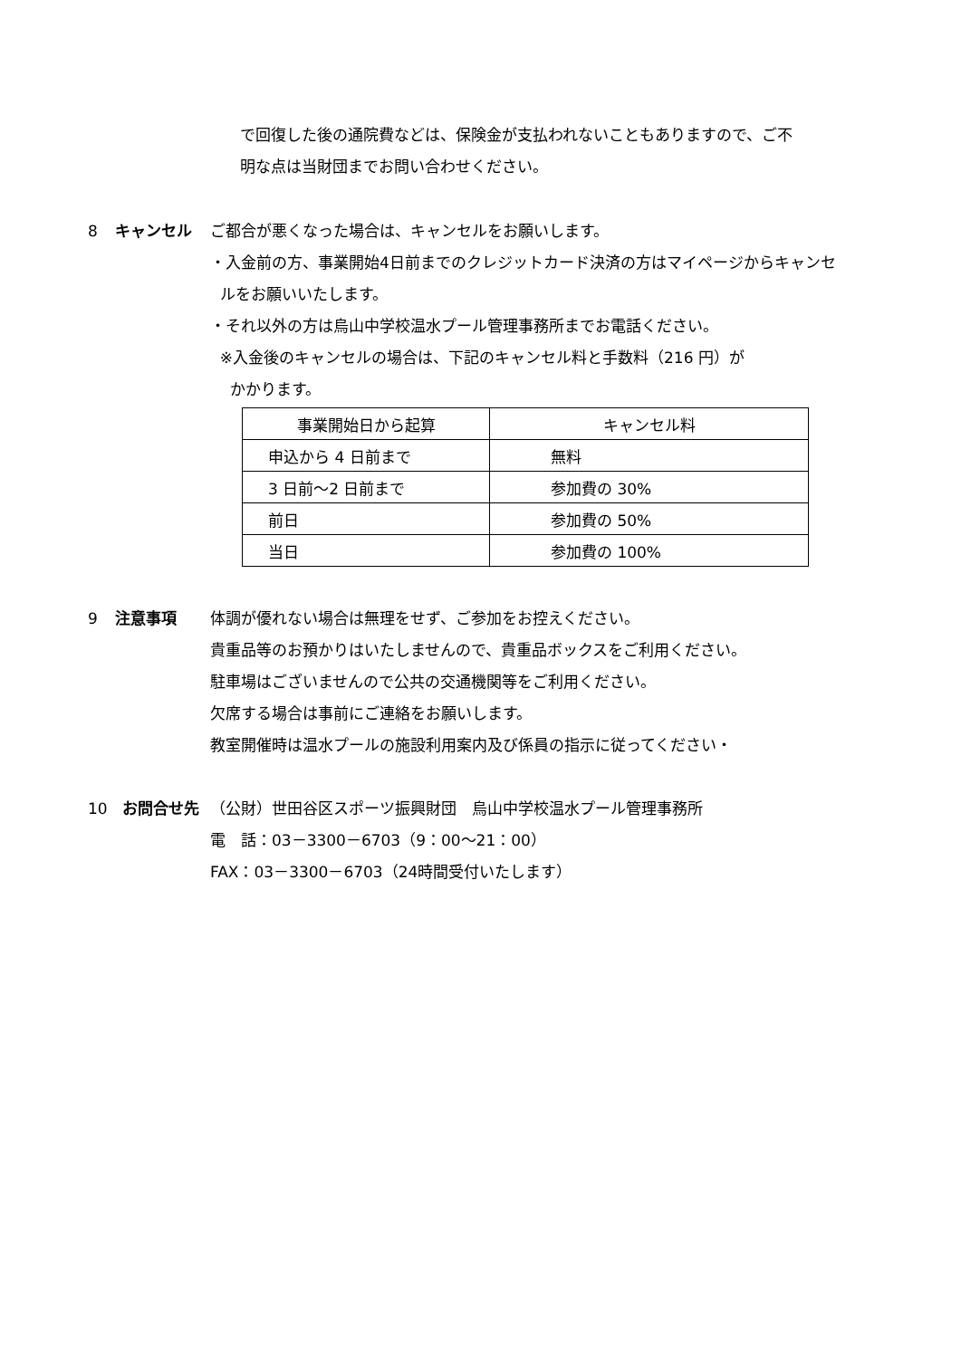で回復した後の通院費などは、保険金が支払われないこともありますので、ご不
明な点は当財団までお問い合わせください。
8 キャンセル ご都合が悪くなった場合は、キャンセルをお願いします。
・入金前の方、事業開始4日前までのクレジットカード決済の方はマイページからキャンセ
ルをお願いいたします。
・それ以外の方は烏山中学校温水プール管理事務所までお電話ください。
※入金後のキャンセルの場合は、下記のキャンセル料と手数料（216 円）が
かかります。
| 事業開始日から起算 | キャンセル料 |
| --- | --- |
| 申込から 4 日前まで | 無料 |
| 3 日前～2 日前まで | 参加費の 30% |
| 前日 | 参加費の 50% |
| 当日 | 参加費の 100% |
9 注意事項 体調が優れない場合は無理をせず、ご参加をお控えください。
貴重品等のお預かりはいたしませんので、貴重品ボックスをご利用ください。
駐車場はございませんので公共の交通機関等をご利用ください。
欠席する場合は事前にご連絡をお願いします。
教室開催時は温水プールの施設利用案内及び係員の指示に従ってください・
10 お問合せ先 （公財）世田谷区スポーツ振興財団　烏山中学校温水プール管理事務所
電　話：03－3300－6703（9：00～21：00）
FAX：03－3300－6703（24時間受付いたします）